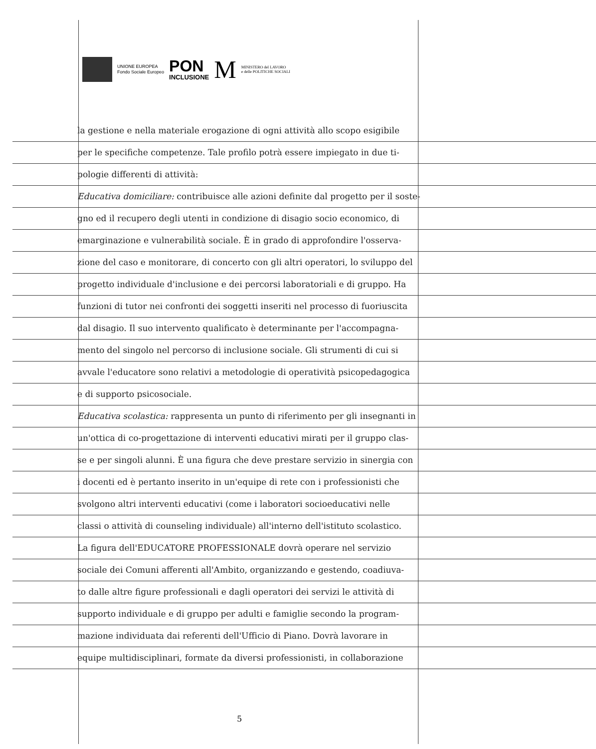UNIONE EUROPEA
Fondo Sociale Europeo
PON
INCLUSIONE
M
MINISTERO del LAVORO
e delle POLITICHE SOCIALI
la gestione e nella materiale erogazione di ogni attività allo scopo esigibile
per le specifiche competenze. Tale profilo potrà essere impiegato in due ti-
pologie differenti di attività:
Educativa domiciliare: contribuisce alle azioni definite dal progetto per il soste-
gno ed il recupero degli utenti in condizione di disagio socio economico, di
emarginazione e vulnerabilità sociale. È in grado di approfondire l'osserva-
zione del caso e monitorare, di concerto con gli altri operatori, lo sviluppo del
progetto individuale d'inclusione e dei percorsi laboratoriali e di gruppo. Ha
funzioni di tutor nei confronti dei soggetti inseriti nel processo di fuoriuscita
dal disagio. Il suo intervento qualificato è determinante per l'accompagna-
mento del singolo nel percorso di inclusione sociale. Gli strumenti di cui si
avvale l'educatore sono relativi a metodologie di operatività psicopedagogica
e di supporto psicosociale.
Educativa scolastica: rappresenta un punto di riferimento per gli insegnanti in
un'ottica di co-progettazione di interventi educativi mirati per il gruppo clas-
se e per singoli alunni. È una figura che deve prestare servizio in sinergia con
i docenti ed è pertanto inserito in un'equipe di rete con i professionisti che
svolgono altri interventi educativi (come i laboratori socioeducativi nelle
classi o attività di counseling individuale) all'interno dell'istituto scolastico.
La figura dell'EDUCATORE PROFESSIONALE dovrà operare nel servizio
sociale dei Comuni afferenti all'Ambito, organizzando e gestendo, coadiuva-
to dalle altre figure professionali e dagli operatori dei servizi le attività di
supporto individuale e di gruppo per adulti e famiglie secondo la program-
mazione individuata dai referenti dell'Ufficio di Piano. Dovrà lavorare in
equipe multidisciplinari, formate da diversi professionisti, in collaborazione
5